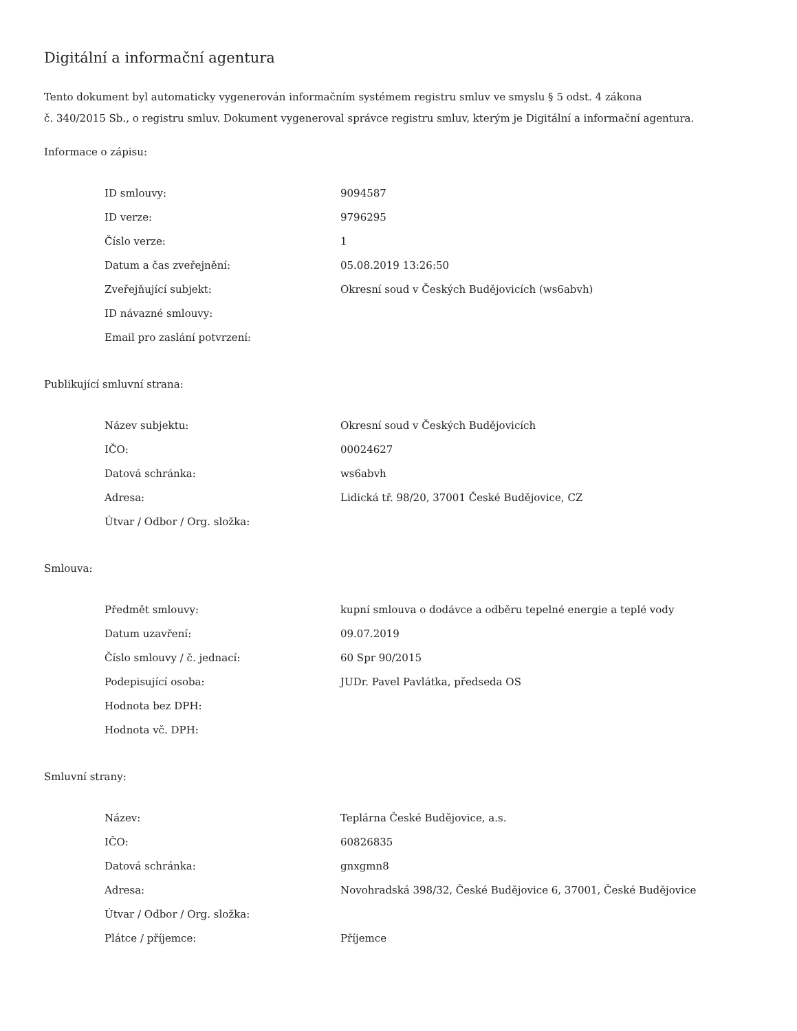Digitální a informační agentura
Tento dokument byl automaticky vygenerován informačním systémem registru smluv ve smyslu § 5 odst. 4 zákona
č. 340/2015 Sb., o registru smluv. Dokument vygeneroval správce registru smluv, kterým je Digitální a informační agentura.
Informace o zápisu:
| ID smlouvy: | 9094587 |
| ID verze: | 9796295 |
| Číslo verze: | 1 |
| Datum a čas zveřejnění: | 05.08.2019 13:26:50 |
| Zveřejňující subjekt: | Okresní soud v Českých Budějovicích (ws6abvh) |
| ID návazné smlouvy: | |
| Email pro zaslání potvrzení: | |
Publikující smluvní strana:
| Název subjektu: | Okresní soud v Českých Budějovicích |
| IČO: | 00024627 |
| Datová schránka: | ws6abvh |
| Adresa: | Lidická tř. 98/20, 37001 České Budějovice, CZ |
| Útvar / Odbor / Org. složka: | |
Smlouva:
| Předmět smlouvy: | kupní smlouva o dodávce a odběru tepelné energie a teplé vody |
| Datum uzavření: | 09.07.2019 |
| Číslo smlouvy / č. jednací: | 60 Spr 90/2015 |
| Podepisující osoba: | JUDr. Pavel Pavlátka, předseda OS |
| Hodnota bez DPH: | |
| Hodnota vč. DPH: | |
Smluvní strany:
| Název: | Teplárna České Budějovice, a.s. |
| IČO: | 60826835 |
| Datová schránka: | gnxgmn8 |
| Adresa: | Novohradská 398/32, České Budějovice 6, 37001, České Budějovice |
| Útvar / Odbor / Org. složka: | |
| Plátce / příjemce: | Příjemce |